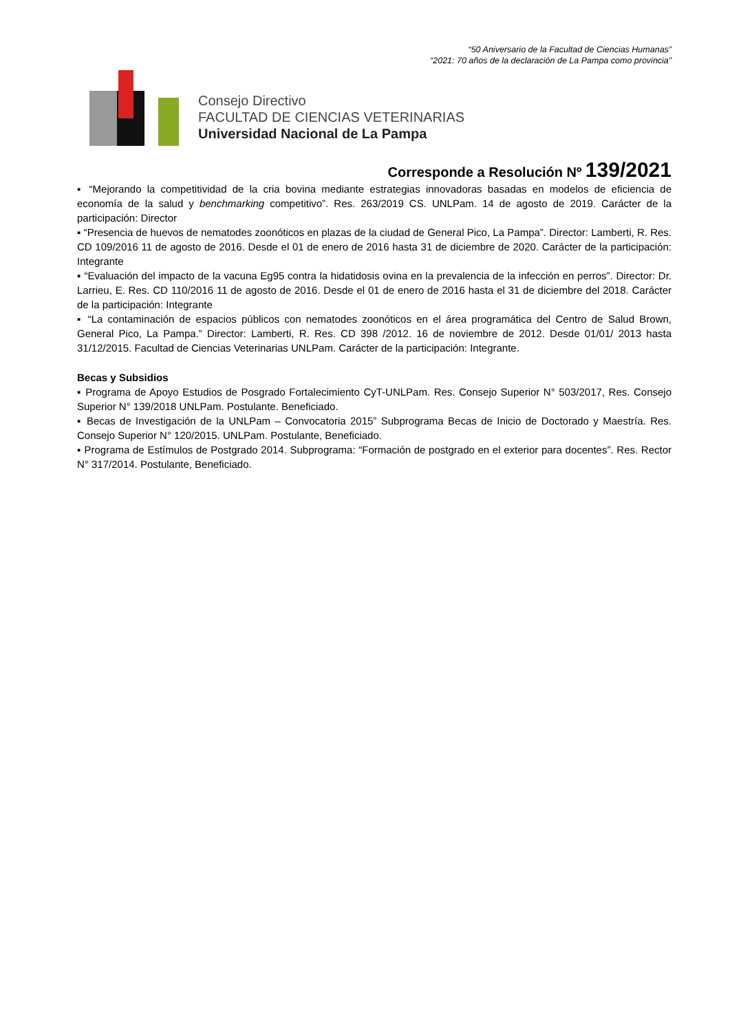“50 Aniversario de la Facultad de Ciencias Humanas”
“2021: 70 años de la declaración de La Pampa como provincia”
Consejo Directivo
FACULTAD DE CIENCIAS VETERINARIAS
Universidad Nacional de La Pampa
Corresponde a Resolución Nº 139/2021
▪ “Mejorando la competitividad de la cria bovina mediante estrategias innovadoras basadas en modelos de eficiencia de economía de la salud y benchmarking competitivo”. Res. 263/2019 CS. UNLPam. 14 de agosto de 2019. Carácter de la participación: Director
▪ “Presencia de huevos de nematodes zoonóticos en plazas de la ciudad de General Pico, La Pampa”. Director: Lamberti, R. Res. CD 109/2016 11 de agosto de 2016. Desde el 01 de enero de 2016 hasta 31 de diciembre de 2020. Carácter de la participación: Integrante
▪ “Evaluación del impacto de la vacuna Eg95 contra la hidatidosis ovina en la prevalencia de la infección en perros”. Director: Dr. Larrieu, E. Res. CD 110/2016 11 de agosto de 2016. Desde el 01 de enero de 2016 hasta el 31 de diciembre del 2018. Carácter de la participación: Integrante
▪ “La contaminación de espacios públicos con nematodes zoonóticos en el área programática del Centro de Salud Brown, General Pico, La Pampa.” Director: Lamberti, R. Res. CD 398 /2012. 16 de noviembre de 2012. Desde 01/01/ 2013 hasta 31/12/2015. Facultad de Ciencias Veterinarias UNLPam. Carácter de la participación: Integrante.
Becas y Subsidios
▪ Programa de Apoyo Estudios de Posgrado Fortalecimiento CyT-UNLPam. Res. Consejo Superior N° 503/2017, Res. Consejo Superior N° 139/2018 UNLPam. Postulante. Beneficiado.
▪ Becas de Investigación de la UNLPam – Convocatoria 2015” Subprograma Becas de Inicio de Doctorado y Maestría. Res. Consejo Superior N° 120/2015. UNLPam. Postulante, Beneficiado.
▪ Programa de Estímulos de Postgrado 2014. Subprograma: “Formación de postgrado en el exterior para docentes”. Res. Rector N° 317/2014. Postulante, Beneficiado.